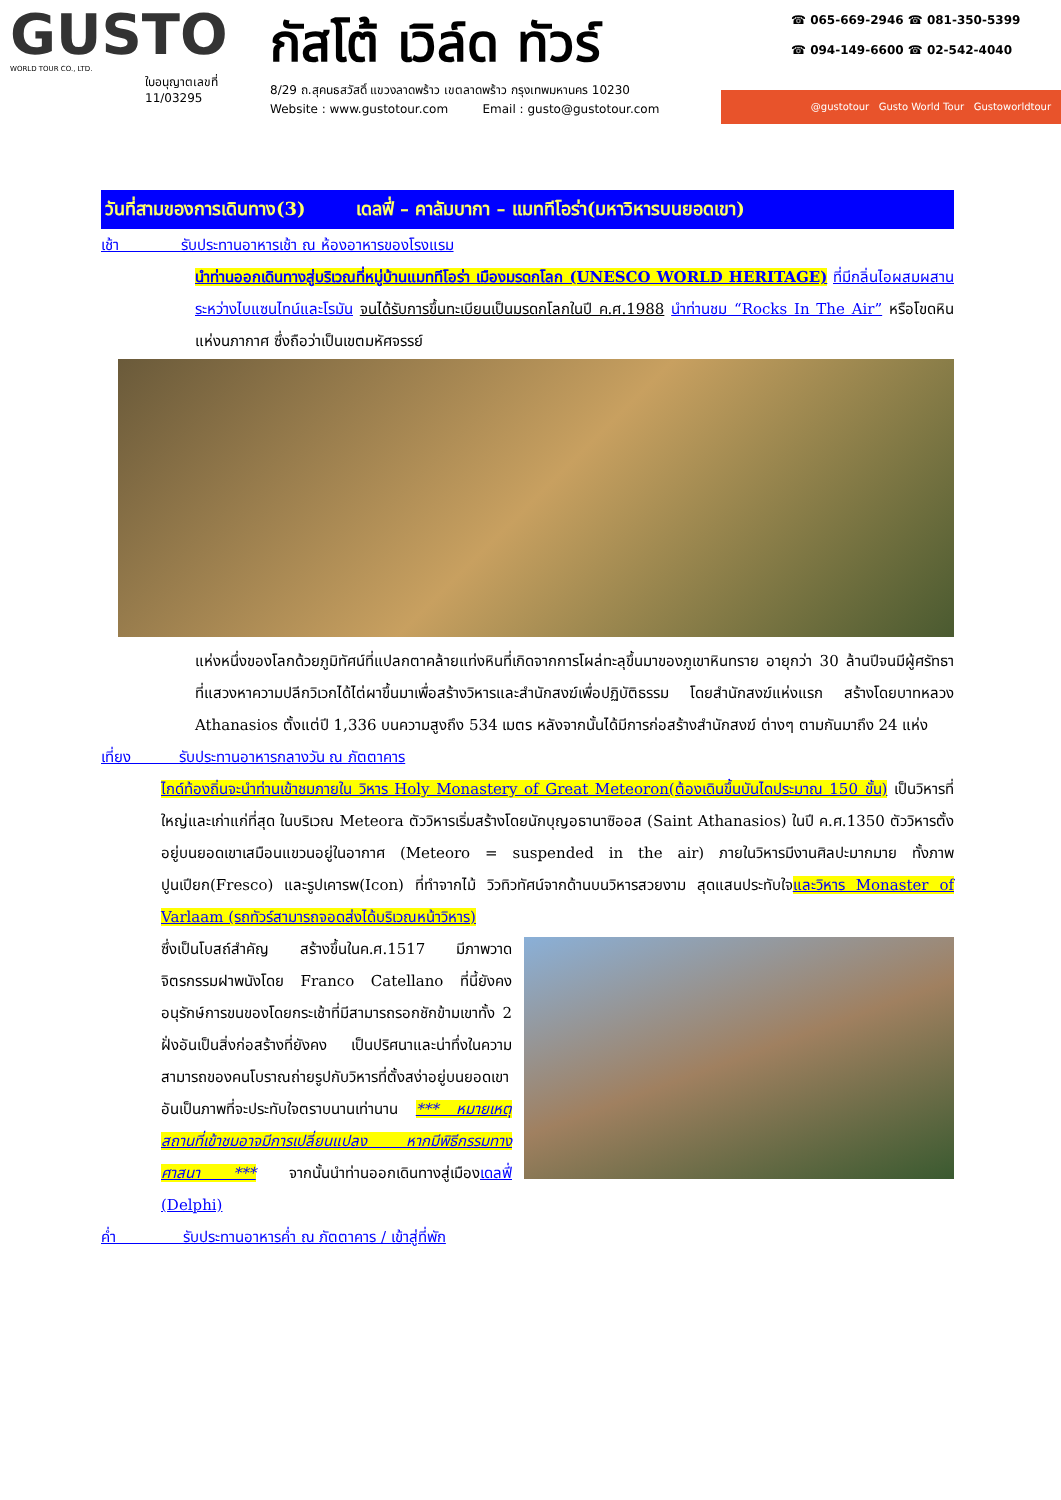GUSTO
WORLD TOUR CO., LTD.
ใบอนุญาตเลขที่
11/03295
กัสโต้ เวิล์ด ทัวร์
8/29 ถ.สุคนธสวัสดิ์ แขวงลาดพร้าว เขตลาดพร้าว กรุงเทพมหานคร 10230
Website : www.gustotour.com Email : gusto@gustotour.com
☎ 065-669-2946 ☎ 081-350-5399
☎ 094-149-6600 ☎ 02-542-4040
@gustotour Gusto World Tour Gustoworldtour
วันที่สามของการเดินทาง(3) เดลฟี่ – คาลัมบากา – แมททีโอร่า(มหาวิหารบนยอดเขา)
เช้า รับประทานอาหารเช้า ณ ห้องอาหารของโรงแรม
นำท่านออกเดินทางสู่บริเวณที่หมู่บ้านแมททีโอร่า เมืองมรดกโลก (UNESCO WORLD HERITAGE) ที่มีกลิ่นไอผสมผสานระหว่างไบแซนไทน์และโรมัน จนได้รับการขึ้นทะเบียนเป็นมรดกโลกในปี ค.ศ.1988 นำท่านชม “Rocks In The Air” หรือโขดหินแห่งนภากาศ ซึ่งถือว่าเป็นเขตมหัศจรรย์
แห่งหนึ่งของโลกด้วยภูมิทัศน์ที่แปลกตาคล้ายแท่งหินที่เกิดจากการโผล่ทะลุขึ้นมาของภูเขาหินทราย อายุกว่า 30 ล้านปีจนมีผู้ศรัทธาที่แสวงหาความปลีกวิเวกได้ไต่ผาขึ้นมาเพื่อสร้างวิหารและสำนักสงฆ์เพื่อปฏิบัติธรรม โดยสำนักสงฆ์แห่งแรก สร้างโดยบาทหลวง Athanasios ตั้งแต่ปี 1,336 บนความสูงถึง 534 เมตร หลังจากนั้นได้มีการก่อสร้างสำนักสงฆ์ ต่างๆ ตามกันมาถึง 24 แห่ง
เที่ยง รับประทานอาหารกลางวัน ณ ภัตตาคาร
ไกด์ท้องถิ่นจะนำท่านเข้าชมภายใน วิหาร Holy Monastery of Great Meteoron(ต้องเดินขึ้นบันไดประมาณ 150 ขั้น) เป็นวิหารที่ใหญ่และเก่าแก่ที่สุด ในบริเวณ Meteora ตัววิหารเริ่มสร้างโดยนักบุญอธานาซิออส (Saint Athanasios) ในปี ค.ศ.1350 ตัววิหารตั้งอยู่บนยอดเขาเสมือนแขวนอยู่ในอากาศ (Meteoro = suspended in the air) ภายในวิหารมีงานศิลปะมากมาย ทั้งภาพปูนเปียก(Fresco) และรูปเคารพ(Icon) ที่ทำจากไม้ วิวทิวทัศน์จากด้านบนวิหารสวยงาม สุดแสนประทับใจและวิหาร Monaster of Varlaam (รถทัวร์สามารถจอดส่งได้บริเวณหน้าวิหาร)
ซึ่งเป็นโบสถ์สำคัญ สร้างขึ้นในค.ศ.1517 มีภาพวาดจิตรกรรมฝาพนังโดย Franco Catellano ที่นี้ยังคงอนุรักษ์การขนของโดยกระเช้าที่มีสามารถรอกชักข้ามเขาทั้ง 2 ฝั่งอันเป็นสิ่งก่อสร้างที่ยังคง เป็นปริศนาและน่าทึ่งในความสามารถของคนโบราณถ่ายรูปกับวิหารที่ตั้งสง่าอยู่บนยอดเขาอันเป็นภาพที่จะประทับใจตราบนานเท่านาน *** หมายเหตุ สถานที่เข้าชมอาจมีการเปลี่ยนแปลง หากมีพิธีกรรมทางศาสนา *** จากนั้นนำท่านออกเดินทางสู่เมืองเดลฟี่ (Delphi)
ค่ำ รับประทานอาหารค่ำ ณ ภัตตาคาร / เข้าสู่ที่พัก